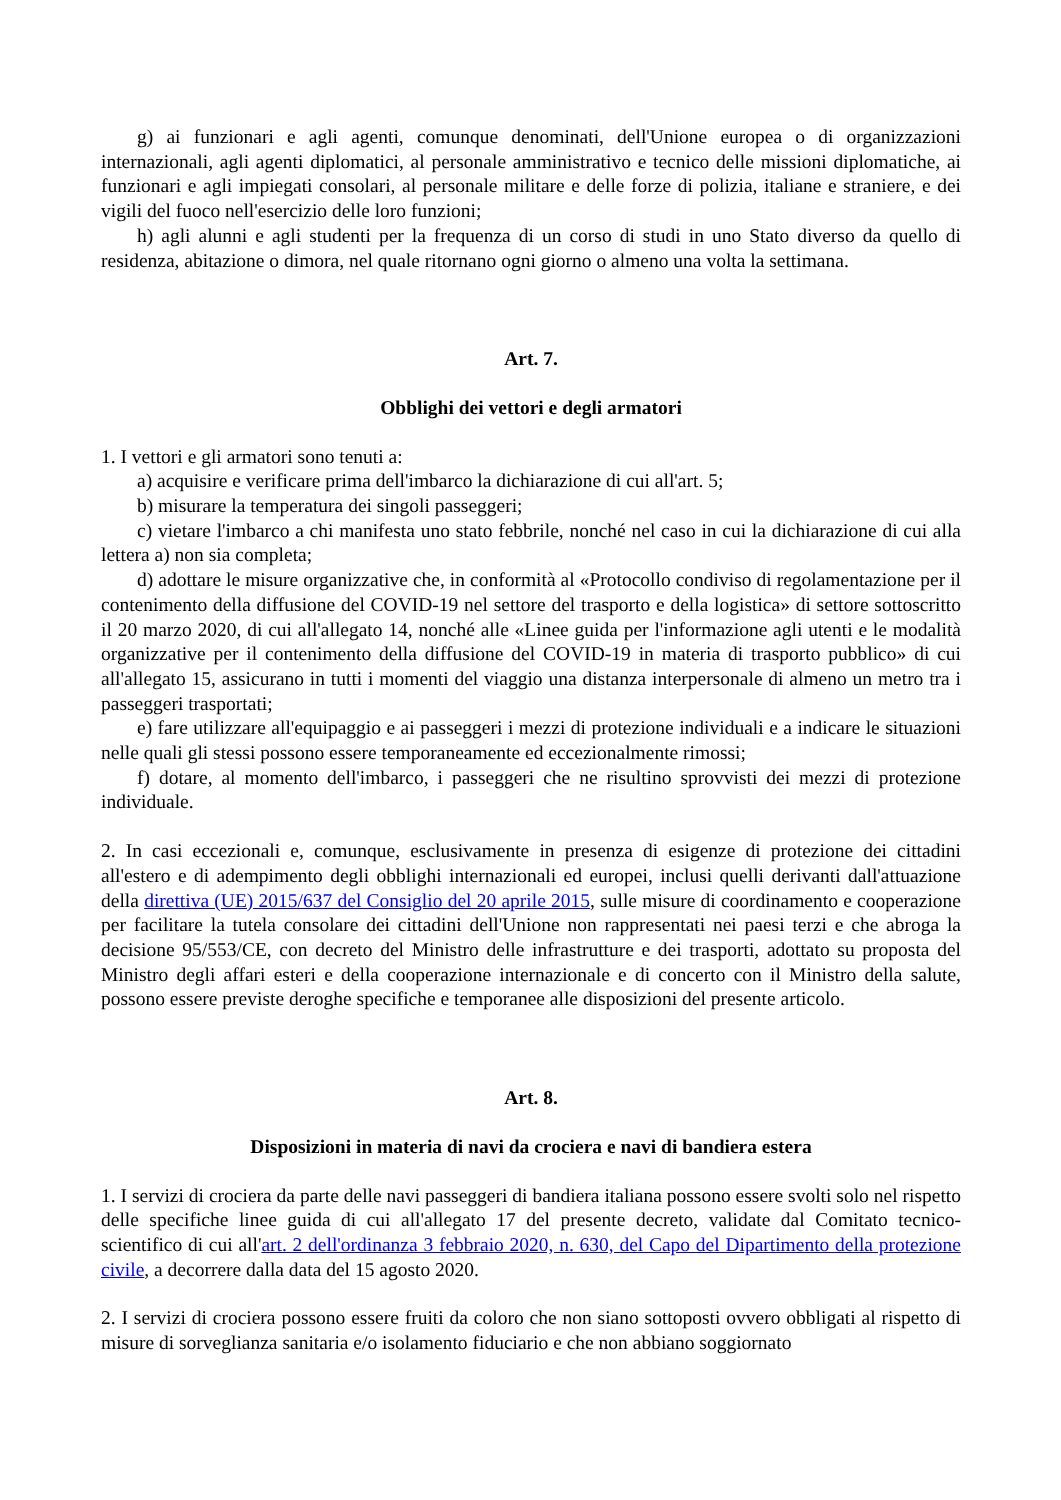g) ai funzionari e agli agenti, comunque denominati, dell'Unione europea o di organizzazioni internazionali, agli agenti diplomatici, al personale amministrativo e tecnico delle missioni diplomatiche, ai funzionari e agli impiegati consolari, al personale militare e delle forze di polizia, italiane e straniere, e dei vigili del fuoco nell'esercizio delle loro funzioni;
h) agli alunni e agli studenti per la frequenza di un corso di studi in uno Stato diverso da quello di residenza, abitazione o dimora, nel quale ritornano ogni giorno o almeno una volta la settimana.
Art. 7.
Obblighi dei vettori e degli armatori
1. I vettori e gli armatori sono tenuti a:
a) acquisire e verificare prima dell'imbarco la dichiarazione di cui all'art. 5;
b) misurare la temperatura dei singoli passeggeri;
c) vietare l'imbarco a chi manifesta uno stato febbrile, nonché nel caso in cui la dichiarazione di cui alla lettera a) non sia completa;
d) adottare le misure organizzative che, in conformità al «Protocollo condiviso di regolamentazione per il contenimento della diffusione del COVID-19 nel settore del trasporto e della logistica» di settore sottoscritto il 20 marzo 2020, di cui all'allegato 14, nonché alle «Linee guida per l'informazione agli utenti e le modalità organizzative per il contenimento della diffusione del COVID-19 in materia di trasporto pubblico» di cui all'allegato 15, assicurano in tutti i momenti del viaggio una distanza interpersonale di almeno un metro tra i passeggeri trasportati;
e) fare utilizzare all'equipaggio e ai passeggeri i mezzi di protezione individuali e a indicare le situazioni nelle quali gli stessi possono essere temporaneamente ed eccezionalmente rimossi;
f) dotare, al momento dell'imbarco, i passeggeri che ne risultino sprovvisti dei mezzi di protezione individuale.
2. In casi eccezionali e, comunque, esclusivamente in presenza di esigenze di protezione dei cittadini all'estero e di adempimento degli obblighi internazionali ed europei, inclusi quelli derivanti dall'attuazione della direttiva (UE) 2015/637 del Consiglio del 20 aprile 2015, sulle misure di coordinamento e cooperazione per facilitare la tutela consolare dei cittadini dell'Unione non rappresentati nei paesi terzi e che abroga la decisione 95/553/CE, con decreto del Ministro delle infrastrutture e dei trasporti, adottato su proposta del Ministro degli affari esteri e della cooperazione internazionale e di concerto con il Ministro della salute, possono essere previste deroghe specifiche e temporanee alle disposizioni del presente articolo.
Art. 8.
Disposizioni in materia di navi da crociera e navi di bandiera estera
1. I servizi di crociera da parte delle navi passeggeri di bandiera italiana possono essere svolti solo nel rispetto delle specifiche linee guida di cui all'allegato 17 del presente decreto, validate dal Comitato tecnico-scientifico di cui all'art. 2 dell'ordinanza 3 febbraio 2020, n. 630, del Capo del Dipartimento della protezione civile, a decorrere dalla data del 15 agosto 2020.
2. I servizi di crociera possono essere fruiti da coloro che non siano sottoposti ovvero obbligati al rispetto di misure di sorveglianza sanitaria e/o isolamento fiduciario e che non abbiano soggiornato